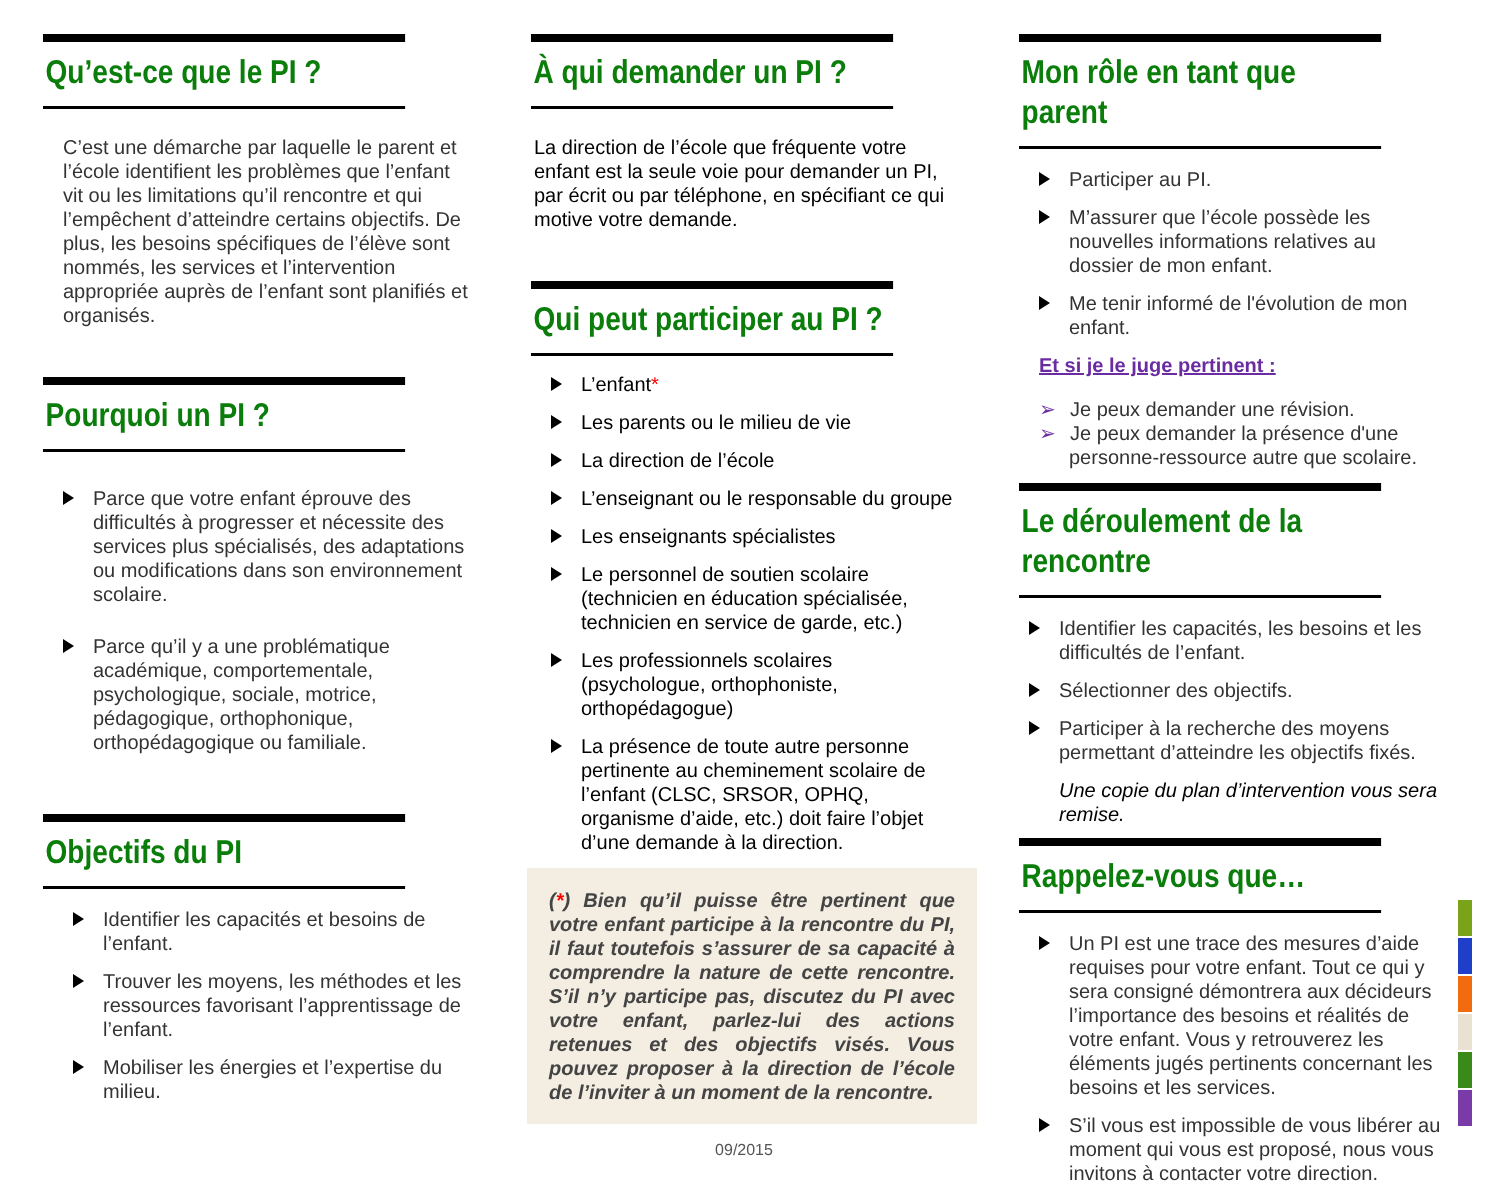Qu’est-ce que le PI ?
C’est une démarche par laquelle le parent et l’école identifient les problèmes que l’enfant vit ou les limitations qu’il rencontre et qui l’empêchent d’atteindre certains objectifs. De plus, les besoins spécifiques de l’élève sont nommés, les services et l’intervention appropriée auprès de l’enfant sont planifiés et organisés.
Pourquoi un PI ?
Parce que votre enfant éprouve des difficultés à progresser et nécessite des services plus spécialisés, des adaptations ou modifications dans son environnement scolaire.
Parce qu’il y a une problématique académique, comportementale, psychologique, sociale, motrice, pédagogique, orthophonique, orthopédagogique ou familiale.
Objectifs du PI
Identifier les capacités et besoins de l’enfant.
Trouver les moyens, les méthodes et les ressources favorisant l’apprentissage de l’enfant.
Mobiliser les énergies et l’expertise du milieu.
À qui demander un PI ?
La direction de l’école que fréquente votre enfant est la seule voie pour demander un PI, par écrit ou par téléphone, en spécifiant ce qui motive votre demande.
Qui peut participer au PI ?
L’enfant*
Les parents ou le milieu de vie
La direction de l’école
L’enseignant ou le responsable du groupe
Les enseignants spécialistes
Le personnel de soutien scolaire (technicien en éducation spécialisée, technicien en service de garde, etc.)
Les professionnels scolaires (psychologue, orthophoniste, orthopédagogue)
La présence de toute autre personne pertinente au cheminement scolaire de l’enfant (CLSC, SRSOR, OPHQ, organisme d’aide, etc.) doit faire l’objet d’une demande à la direction.
(*) Bien qu’il puisse être pertinent que votre enfant participe à la rencontre du PI, il faut toutefois s’assurer de sa capacité à comprendre la nature de cette rencontre. S’il n’y participe pas, discutez du PI avec votre enfant, parlez-lui des actions retenues et des objectifs visés. Vous pouvez proposer à la direction de l’école de l’inviter à un moment de la rencontre.
09/2015
Mon rôle en tant que parent
Participer au PI.
M’assurer que l’école possède les nouvelles informations relatives au dossier de mon enfant.
Me tenir informé de l'évolution de mon enfant.
Et si je le juge pertinent :
➢ Je peux demander une révision.
➢ Je peux demander la présence d'une personne-ressource autre que scolaire.
Le déroulement de la rencontre
Identifier les capacités, les besoins et les difficultés de l’enfant.
Sélectionner des objectifs.
Participer à la recherche des moyens permettant d’atteindre les objectifs fixés.
Une copie du plan d’intervention vous sera remise.
Rappelez-vous que…
Un PI est une trace des mesures d’aide requises pour votre enfant. Tout ce qui y sera consigné démontrera aux décideurs l’importance des besoins et réalités de votre enfant. Vous y retrouverez les éléments jugés pertinents concernant les besoins et les services.
S’il vous est impossible de vous libérer au moment qui vous est proposé, nous vous invitons à contacter votre direction.